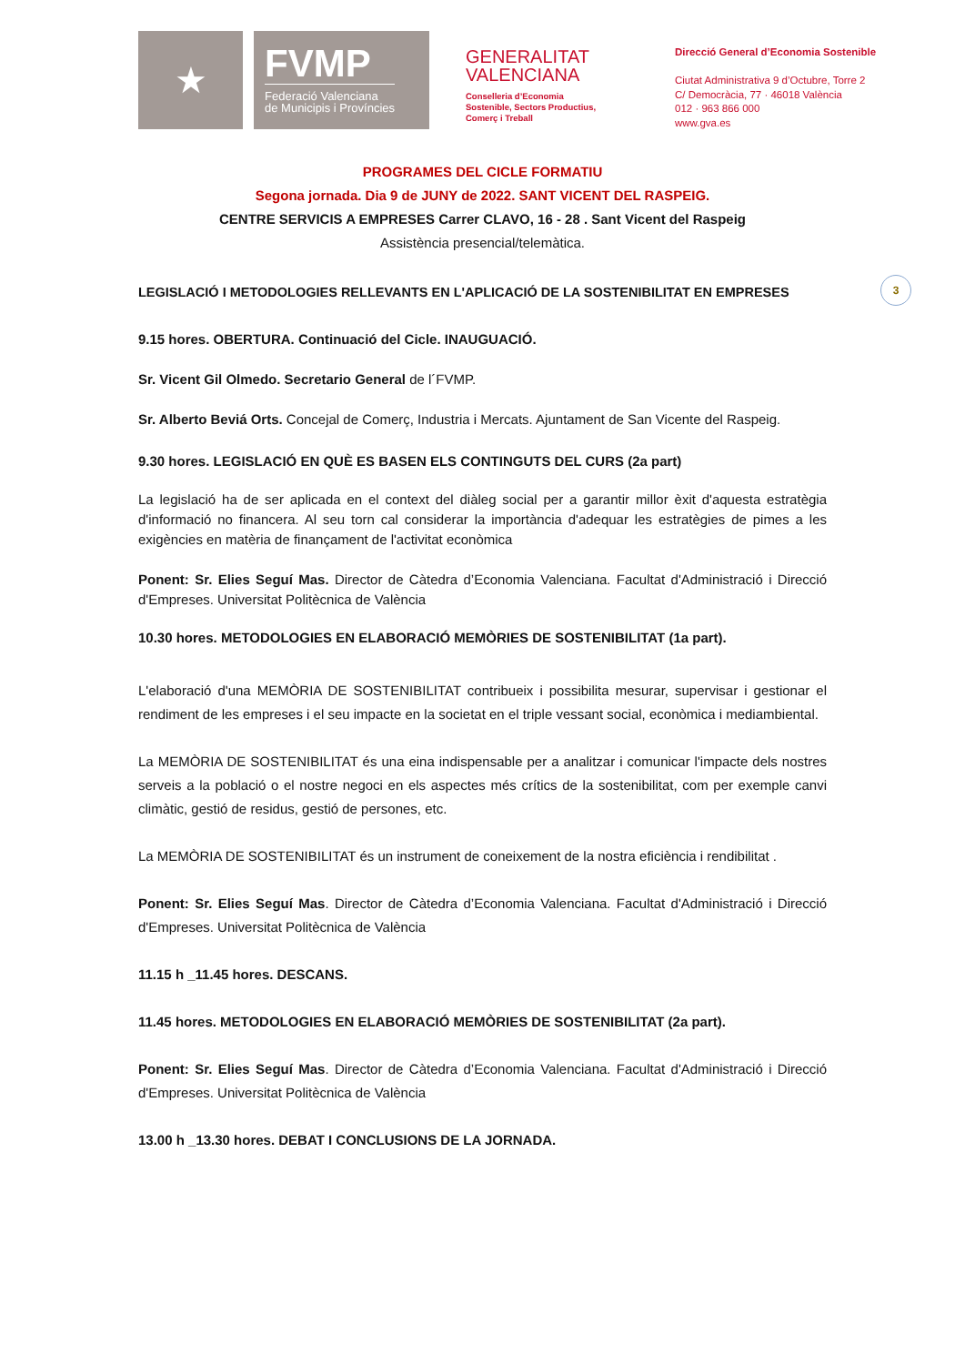★
FVMP
Federació Valenciana
de Municipis i Províncies
GENERALITAT
VALENCIANA
Conselleria d’Economia
Sostenible, Sectors Productius,
Comerç i Treball
Direcció General d’Economia Sostenible
Ciutat Administrativa 9 d’Octubre, Torre 2
C/ Democràcia, 77 · 46018 València
012 · 963 866 000
www.gva.es
PROGRAMES DEL CICLE FORMATIU
Segona jornada. Dia 9 de JUNY de 2022. SANT VICENT DEL RASPEIG.
CENTRE SERVICIS A EMPRESES Carrer CLAVO, 16 - 28 . Sant Vicent del Raspeig
Assistència presencial/telemàtica.
LEGISLACIÓ I METODOLOGIES RELLEVANTS EN L'APLICACIÓ DE LA SOSTENIBILITAT EN EMPRESES
9.15 hores. OBERTURA. Continuació del Cicle. INAUGUACIÓ.
Sr. Vicent Gil Olmedo. Secretario General de l´FVMP.
Sr. Alberto Beviá Orts. Concejal de Comerç, Industria i Mercats. Ajuntament de San Vicente del Raspeig.
9.30 hores. LEGISLACIÓ EN QUÈ ES BASEN ELS CONTINGUTS DEL CURS (2a part)
La legislació ha de ser aplicada en el context del diàleg social per a garantir millor èxit d'aquesta estratègia d'informació no financera. Al seu torn cal considerar la importància d'adequar les estratègies de pimes a les exigències en matèria de finançament de l'activitat econòmica
Ponent: Sr. Elies Seguí Mas. Director de Càtedra d’Economia Valenciana. Facultat d'Administració i Direcció d'Empreses. Universitat Politècnica de València
10.30 hores. METODOLOGIES EN ELABORACIÓ MEMÒRIES DE SOSTENIBILITAT (1a part).
L'elaboració d'una MEMÒRIA DE SOSTENIBILITAT contribueix i possibilita mesurar, supervisar i gestionar el rendiment de les empreses i el seu impacte en la societat en el triple vessant social, econòmica i mediambiental.
La MEMÒRIA DE SOSTENIBILITAT és una eina indispensable per a analitzar i comunicar l'impacte dels nostres serveis a la població o el nostre negoci en els aspectes més crítics de la sostenibilitat, com per exemple canvi climàtic, gestió de residus, gestió de persones, etc.
La MEMÒRIA DE SOSTENIBILITAT és un instrument de coneixement de la nostra eficiència i rendibilitat .
Ponent: Sr. Elies Seguí Mas. Director de Càtedra d’Economia Valenciana. Facultat d'Administració i Direcció d'Empreses. Universitat Politècnica de València
11.15 h _11.45 hores. DESCANS.
11.45 hores. METODOLOGIES EN ELABORACIÓ MEMÒRIES DE SOSTENIBILITAT (2a part).
Ponent: Sr. Elies Seguí Mas. Director de Càtedra d’Economia Valenciana. Facultat d'Administració i Direcció d'Empreses. Universitat Politècnica de València
13.00 h _13.30 hores. DEBAT I CONCLUSIONS DE LA JORNADA.
3